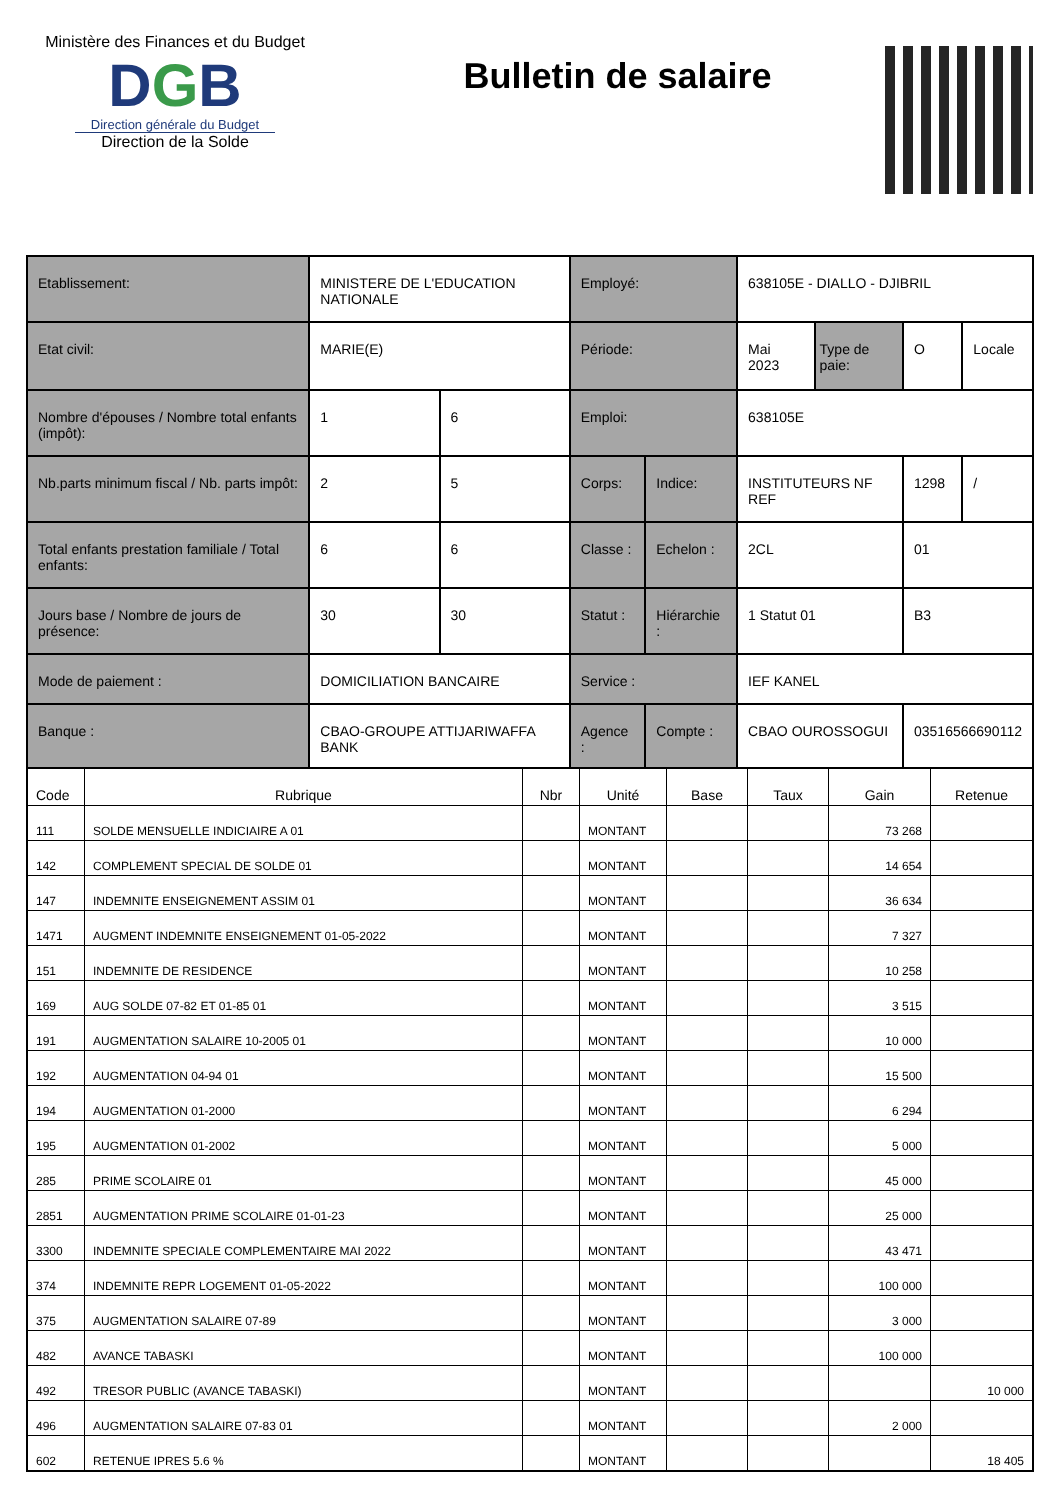Ministère des Finances et du Budget
DGB
Direction générale du Budget
Direction de la Solde
Bulletin de salaire
| Etablissement: | MINISTERE DE L'EDUCATION NATIONALE | | Employé: | | 638105E - DIALLO - DJIBRIL | | | |
| Etat civil: | MARIE(E) | | Période: | | Mai 2023 | Type de paie: | O | Locale |
| Nombre d'épouses / Nombre total enfants (impôt): | 1 | 6 | Emploi: | | 638105E | | | |
| Nb.parts minimum fiscal / Nb. parts impôt: | 2 | 5 | Corps: | Indice: | INSTITUTEURS NF REF | | 1298 | / |
| Total enfants prestation familiale / Total enfants: | 6 | 6 | Classe : | Echelon : | 2CL | | 01 | |
| Jours base / Nombre de jours de présence: | 30 | 30 | Statut : | Hiérarchie : | 1 Statut 01 | | B3 | |
| Mode de paiement : | DOMICILIATION BANCAIRE | | Service : | | IEF KANEL | | | |
| Banque : | CBAO-GROUPE ATTIJARIWAFFA BANK | | Agence : | Compte : | CBAO OUROSSOGUI | | 03516566690112 | |
| Code | Rubrique | Nbr | Unité | Base | Taux | Gain | Retenue |
| --- | --- | --- | --- | --- | --- | --- | --- |
| 111 | SOLDE MENSUELLE INDICIAIRE A 01 | | MONTANT | | | 73 268 | |
| 142 | COMPLEMENT SPECIAL DE SOLDE 01 | | MONTANT | | | 14 654 | |
| 147 | INDEMNITE ENSEIGNEMENT ASSIM 01 | | MONTANT | | | 36 634 | |
| 1471 | AUGMENT INDEMNITE ENSEIGNEMENT 01-05-2022 | | MONTANT | | | 7 327 | |
| 151 | INDEMNITE DE RESIDENCE | | MONTANT | | | 10 258 | |
| 169 | AUG SOLDE 07-82 ET 01-85 01 | | MONTANT | | | 3 515 | |
| 191 | AUGMENTATION SALAIRE 10-2005 01 | | MONTANT | | | 10 000 | |
| 192 | AUGMENTATION 04-94 01 | | MONTANT | | | 15 500 | |
| 194 | AUGMENTATION 01-2000 | | MONTANT | | | 6 294 | |
| 195 | AUGMENTATION 01-2002 | | MONTANT | | | 5 000 | |
| 285 | PRIME SCOLAIRE 01 | | MONTANT | | | 45 000 | |
| 2851 | AUGMENTATION PRIME SCOLAIRE 01-01-23 | | MONTANT | | | 25 000 | |
| 3300 | INDEMNITE SPECIALE COMPLEMENTAIRE MAI 2022 | | MONTANT | | | 43 471 | |
| 374 | INDEMNITE REPR LOGEMENT 01-05-2022 | | MONTANT | | | 100 000 | |
| 375 | AUGMENTATION SALAIRE 07-89 | | MONTANT | | | 3 000 | |
| 482 | AVANCE TABASKI | | MONTANT | | | 100 000 | |
| 492 | TRESOR PUBLIC (AVANCE TABASKI) | | MONTANT | | | | 10 000 |
| 496 | AUGMENTATION SALAIRE 07-83 01 | | MONTANT | | | 2 000 | |
| 602 | RETENUE IPRES 5.6 % | | MONTANT | | | | 18 405 |